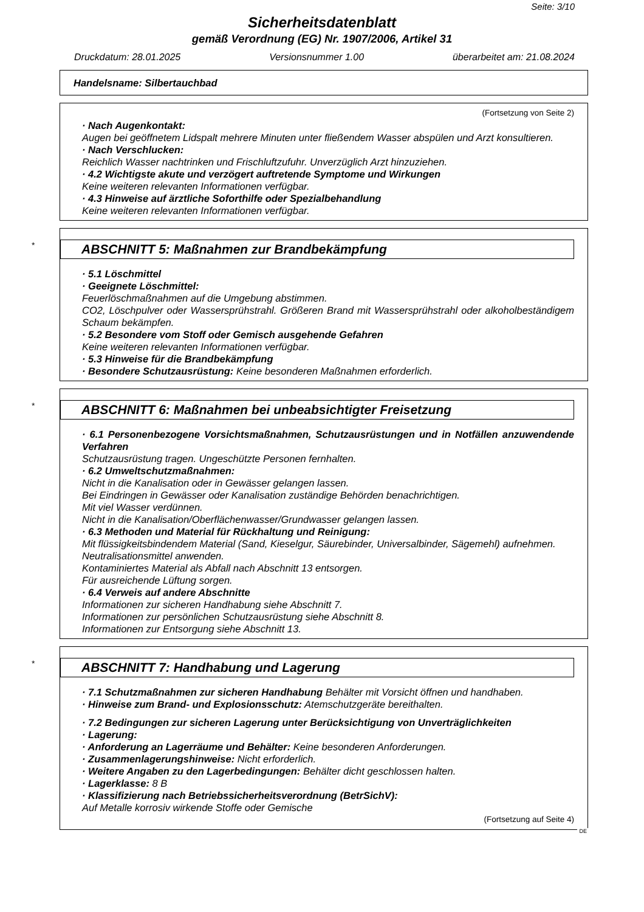Seite: 3/10
Sicherheitsdatenblatt
gemäß Verordnung (EG) Nr. 1907/2006, Artikel 31
Druckdatum: 28.01.2025 Versionsnummer 1.00 überarbeitet am: 21.08.2024
Handelsname: Silbertauchbad
(Fortsetzung von Seite 2)
· Nach Augenkontakt:
Augen bei geöffnetem Lidspalt mehrere Minuten unter fließendem Wasser abspülen und Arzt konsultieren.
· Nach Verschlucken:
Reichlich Wasser nachtrinken und Frischluftzufuhr. Unverzüglich Arzt hinzuziehen.
· 4.2 Wichtigste akute und verzögert auftretende Symptome und Wirkungen
Keine weiteren relevanten Informationen verfügbar.
· 4.3 Hinweise auf ärztliche Soforthilfe oder Spezialbehandlung
Keine weiteren relevanten Informationen verfügbar.
* ABSCHNITT 5: Maßnahmen zur Brandbekämpfung
· 5.1 Löschmittel
· Geeignete Löschmittel:
Feuerlöschmaßnahmen auf die Umgebung abstimmen.
CO2, Löschpulver oder Wassersprühstrahl. Größeren Brand mit Wassersprühstrahl oder alkoholbeständigem Schaum bekämpfen.
· 5.2 Besondere vom Stoff oder Gemisch ausgehende Gefahren
Keine weiteren relevanten Informationen verfügbar.
· 5.3 Hinweise für die Brandbekämpfung
· Besondere Schutzausrüstung: Keine besonderen Maßnahmen erforderlich.
* ABSCHNITT 6: Maßnahmen bei unbeabsichtigter Freisetzung
· 6.1 Personenbezogene Vorsichtsmaßnahmen, Schutzausrüstungen und in Notfällen anzuwendende Verfahren
Schutzausrüstung tragen. Ungeschützte Personen fernhalten.
· 6.2 Umweltschutzmaßnahmen:
Nicht in die Kanalisation oder in Gewässer gelangen lassen.
Bei Eindringen in Gewässer oder Kanalisation zuständige Behörden benachrichtigen.
Mit viel Wasser verdünnen.
Nicht in die Kanalisation/Oberflächenwasser/Grundwasser gelangen lassen.
· 6.3 Methoden und Material für Rückhaltung und Reinigung:
Mit flüssigkeitsbindendem Material (Sand, Kieselgur, Säurebinder, Universalbinder, Sägemehl) aufnehmen.
Neutralisationsmittel anwenden.
Kontaminiertes Material als Abfall nach Abschnitt 13 entsorgen.
Für ausreichende Lüftung sorgen.
· 6.4 Verweis auf andere Abschnitte
Informationen zur sicheren Handhabung siehe Abschnitt 7.
Informationen zur persönlichen Schutzausrüstung siehe Abschnitt 8.
Informationen zur Entsorgung siehe Abschnitt 13.
* ABSCHNITT 7: Handhabung und Lagerung
· 7.1 Schutzmaßnahmen zur sicheren Handhabung Behälter mit Vorsicht öffnen und handhaben.
· Hinweise zum Brand- und Explosionsschutz: Atemschutzgeräte bereithalten.
· 7.2 Bedingungen zur sicheren Lagerung unter Berücksichtigung von Unverträglichkeiten
· Lagerung:
· Anforderung an Lagerräume und Behälter: Keine besonderen Anforderungen.
· Zusammenlagerungshinweise: Nicht erforderlich.
· Weitere Angaben zu den Lagerbedingungen: Behälter dicht geschlossen halten.
· Lagerklasse: 8 B
· Klassifizierung nach Betriebssicherheitsverordnung (BetrSichV):
Auf Metalle korrosiv wirkende Stoffe oder Gemische
(Fortsetzung auf Seite 4)
DE